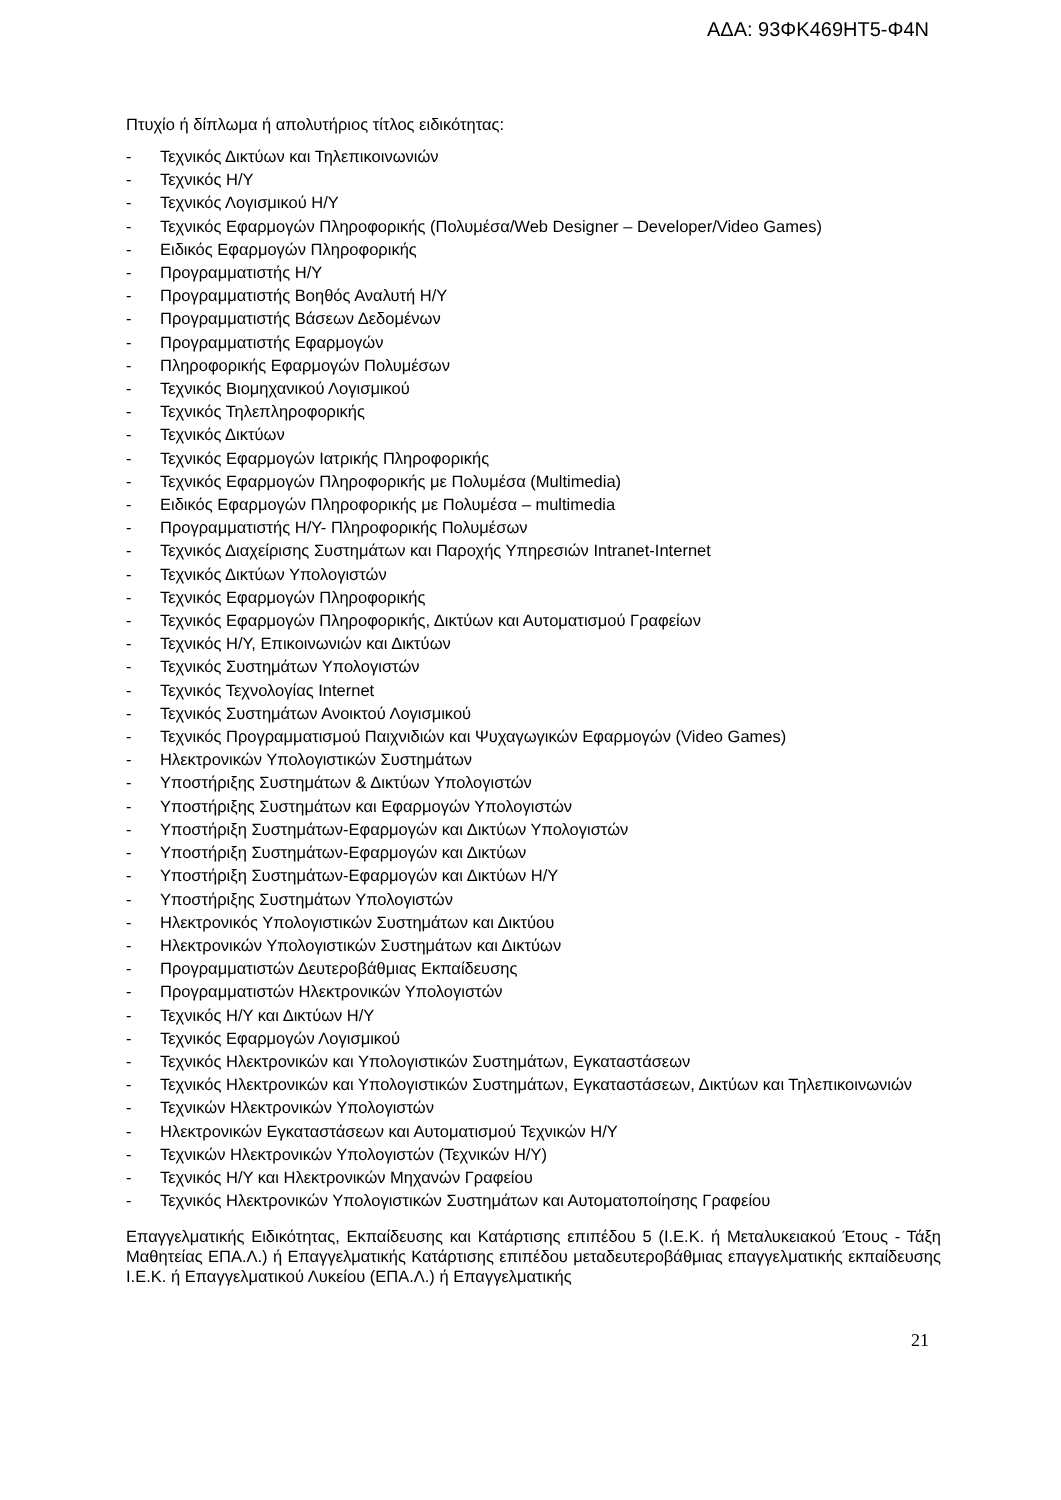ΑΔΑ: 93ΦΚ469ΗΤ5-Φ4Ν
Πτυχίο ή δίπλωμα ή απολυτήριος τίτλος ειδικότητας:
- Τεχνικός Δικτύων και Τηλεπικοινωνιών
- Τεχνικός Η/Υ
- Τεχνικός Λογισμικού Η/Υ
- Τεχνικός Εφαρμογών Πληροφορικής (Πολυμέσα/Web Designer – Developer/Video Games)
- Ειδικός Εφαρμογών Πληροφορικής
- Προγραμματιστής Η/Υ
- Προγραμματιστής Βοηθός Αναλυτή Η/Υ
- Προγραμματιστής Βάσεων Δεδομένων
- Προγραμματιστής Εφαρμογών
- Πληροφορικής Εφαρμογών Πολυμέσων
- Τεχνικός Βιομηχανικού Λογισμικού
- Τεχνικός Τηλεπληροφορικής
- Τεχνικός Δικτύων
- Τεχνικός Εφαρμογών Ιατρικής Πληροφορικής
- Τεχνικός Εφαρμογών Πληροφορικής με Πολυμέσα (Multimedia)
- Ειδικός Εφαρμογών Πληροφορικής με Πολυμέσα – multimedia
- Προγραμματιστής Η/Υ- Πληροφορικής Πολυμέσων
- Τεχνικός Διαχείρισης Συστημάτων και Παροχής Υπηρεσιών Intranet-Internet
- Τεχνικός Δικτύων Υπολογιστών
- Τεχνικός Εφαρμογών Πληροφορικής
- Τεχνικός Εφαρμογών Πληροφορικής, Δικτύων και Αυτοματισμού Γραφείων
- Τεχνικός Η/Υ, Επικοινωνιών και Δικτύων
- Τεχνικός Συστημάτων Υπολογιστών
- Τεχνικός Τεχνολογίας Internet
- Τεχνικός Συστημάτων Ανοικτού Λογισμικού
- Τεχνικός Προγραμματισμού Παιχνιδιών και Ψυχαγωγικών Εφαρμογών (Video Games)
- Ηλεκτρονικών Υπολογιστικών Συστημάτων
- Υποστήριξης Συστημάτων & Δικτύων Υπολογιστών
- Υποστήριξης Συστημάτων και Εφαρμογών Υπολογιστών
- Υποστήριξη Συστημάτων-Εφαρμογών και Δικτύων Υπολογιστών
- Υποστήριξη Συστημάτων-Εφαρμογών και Δικτύων
- Υποστήριξη Συστημάτων-Εφαρμογών και Δικτύων Η/Υ
- Υποστήριξης Συστημάτων Υπολογιστών
- Ηλεκτρονικός Υπολογιστικών Συστημάτων και Δικτύου
- Ηλεκτρονικών Υπολογιστικών Συστημάτων και Δικτύων
- Προγραμματιστών Δευτεροβάθμιας Εκπαίδευσης
- Προγραμματιστών Ηλεκτρονικών Υπολογιστών
- Τεχνικός Η/Υ και Δικτύων Η/Υ
- Τεχνικός Εφαρμογών Λογισμικού
- Τεχνικός Ηλεκτρονικών και Υπολογιστικών Συστημάτων, Εγκαταστάσεων
- Τεχνικός Ηλεκτρονικών και Υπολογιστικών Συστημάτων, Εγκαταστάσεων, Δικτύων και Τηλεπικοινωνιών
- Τεχνικών Ηλεκτρονικών Υπολογιστών
- Ηλεκτρονικών Εγκαταστάσεων και Αυτοματισμού Τεχνικών Η/Υ
- Τεχνικών Ηλεκτρονικών Υπολογιστών (Τεχνικών Η/Υ)
- Τεχνικός Η/Υ και Ηλεκτρονικών Μηχανών Γραφείου
- Τεχνικός Ηλεκτρονικών Υπολογιστικών Συστημάτων και Αυτοματοποίησης Γραφείου
Επαγγελματικής Ειδικότητας, Εκπαίδευσης και Κατάρτισης επιπέδου 5 (Ι.Ε.Κ. ή Μεταλυκειακού Έτους - Τάξη Μαθητείας ΕΠΑ.Λ.) ή Επαγγελματικής Κατάρτισης επιπέδου μεταδευτεροβάθμιας επαγγελματικής εκπαίδευσης Ι.Ε.Κ. ή Επαγγελματικού Λυκείου (ΕΠΑ.Λ.) ή Επαγγελματικής
21